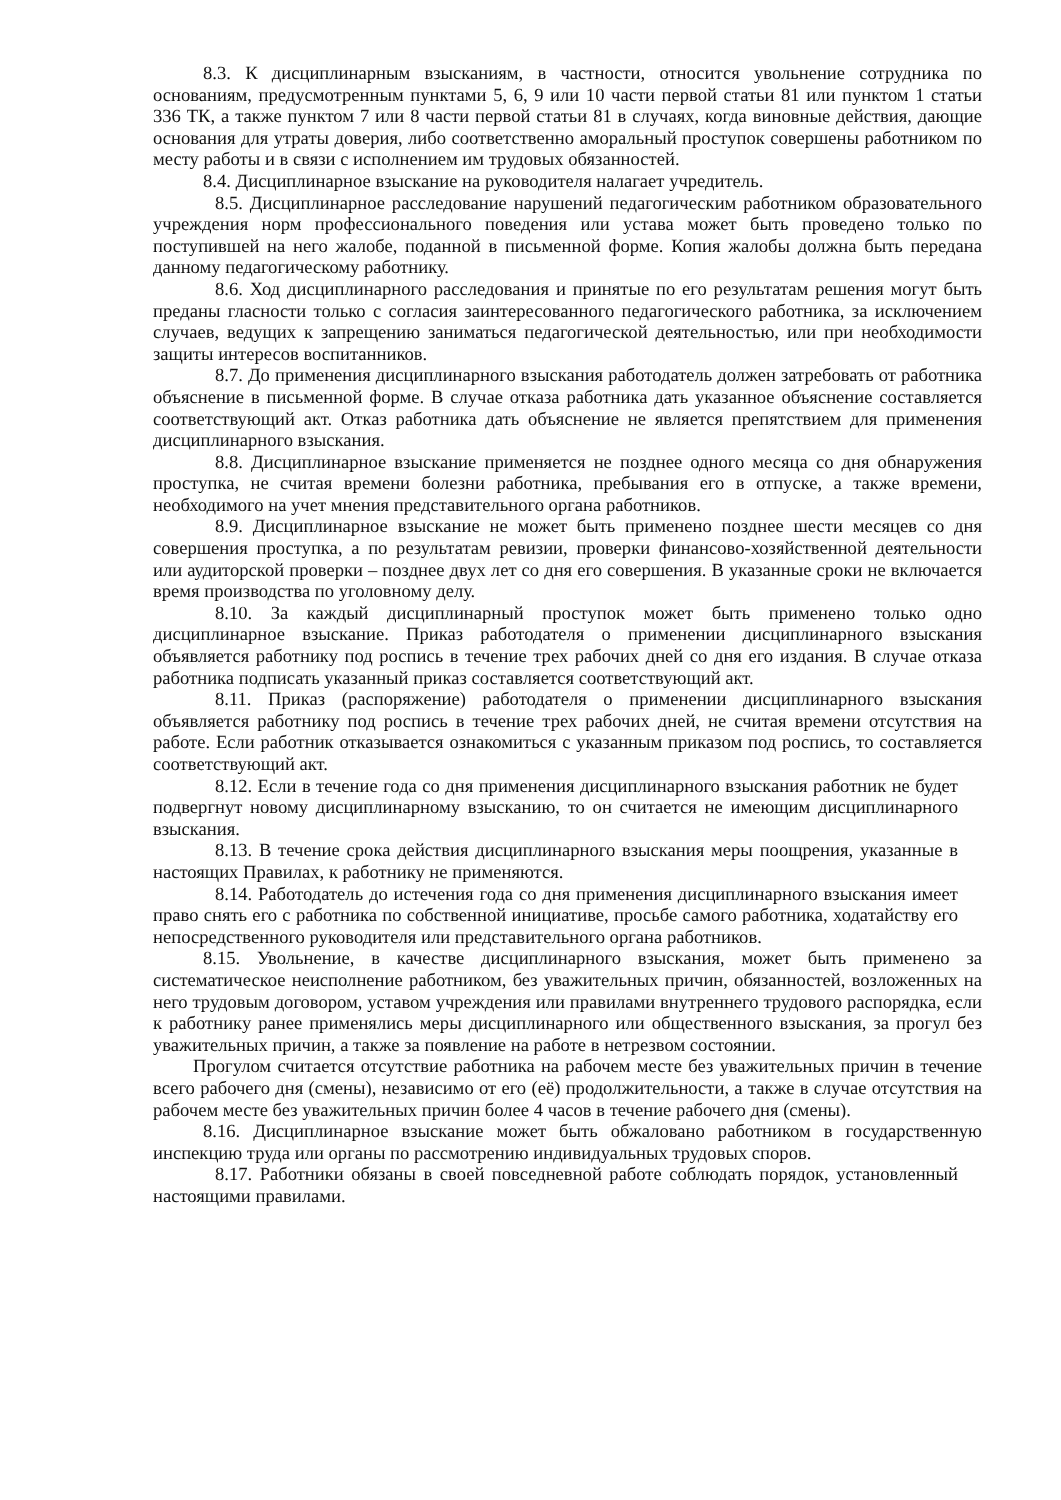8.3. К дисциплинарным взысканиям, в частности, относится увольнение сотрудника по основаниям, предусмотренным пунктами 5, 6, 9 или 10 части первой статьи 81 или пунктом 1 статьи 336 ТК, а также пунктом 7 или 8 части первой статьи 81 в случаях, когда виновные действия, дающие основания для утраты доверия, либо соответственно аморальный проступок совершены работником по месту работы и в связи с исполнением им трудовых обязанностей.
8.4. Дисциплинарное взыскание на руководителя налагает учредитель.
8.5. Дисциплинарное расследование нарушений педагогическим работником образовательного учреждения норм профессионального поведения или устава может быть проведено только по поступившей на него жалобе, поданной в письменной форме. Копия жалобы должна быть передана данному педагогическому работнику.
8.6. Ход дисциплинарного расследования и принятые по его результатам решения могут быть преданы гласности только с согласия заинтересованного педагогического работника, за исключением случаев, ведущих к запрещению заниматься педагогической деятельностью, или при необходимости защиты интересов воспитанников.
8.7. До применения дисциплинарного взыскания работодатель должен затребовать от работника объяснение в письменной форме. В случае отказа работника дать указанное объяснение составляется соответствующий акт. Отказ работника дать объяснение не является препятствием для применения дисциплинарного взыскания.
8.8. Дисциплинарное взыскание применяется не позднее одного месяца со дня обнаружения проступка, не считая времени болезни работника, пребывания его в отпуске, а также времени, необходимого на учет мнения представительного органа работников.
8.9. Дисциплинарное взыскание не может быть применено позднее шести месяцев со дня совершения проступка, а по результатам ревизии, проверки финансово-хозяйственной деятельности или аудиторской проверки – позднее двух лет со дня его совершения. В указанные сроки не включается время производства по уголовному делу.
8.10. За каждый дисциплинарный проступок может быть применено только одно дисциплинарное взыскание. Приказ работодателя о применении дисциплинарного взыскания объявляется работнику под роспись в течение трех рабочих дней со дня его издания. В случае отказа работника подписать указанный приказ составляется соответствующий акт.
8.11. Приказ (распоряжение) работодателя о применении дисциплинарного взыскания объявляется работнику под роспись в течение трех рабочих дней, не считая времени отсутствия на работе. Если работник отказывается ознакомиться с указанным приказом под роспись, то составляется соответствующий акт.
8.12. Если в течение года со дня применения дисциплинарного взыскания работник не будет подвергнут новому дисциплинарному взысканию, то он считается не имеющим дисциплинарного взыскания.
8.13. В течение срока действия дисциплинарного взыскания меры поощрения, указанные в настоящих Правилах, к работнику не применяются.
8.14. Работодатель до истечения года со дня применения дисциплинарного взыскания имеет право снять его с работника по собственной инициативе, просьбе самого работника, ходатайству его непосредственного руководителя или представительного органа работников.
8.15. Увольнение, в качестве дисциплинарного взыскания, может быть применено за систематическое неисполнение работником, без уважительных причин, обязанностей, возложенных на него трудовым договором, уставом учреждения или правилами внутреннего трудового распорядка, если к работнику ранее применялись меры дисциплинарного или общественного взыскания, за прогул без уважительных причин, а также за появление на работе в нетрезвом состоянии.
Прогулом считается отсутствие работника на рабочем месте без уважительных причин в течение всего рабочего дня (смены), независимо от его (её) продолжительности, а также в случае отсутствия на рабочем месте без уважительных причин более 4 часов в течение рабочего дня (смены).
8.16. Дисциплинарное взыскание может быть обжаловано работником в государственную инспекцию труда или органы по рассмотрению индивидуальных трудовых споров.
8.17. Работники обязаны в своей повседневной работе соблюдать порядок, установленный настоящими правилами.